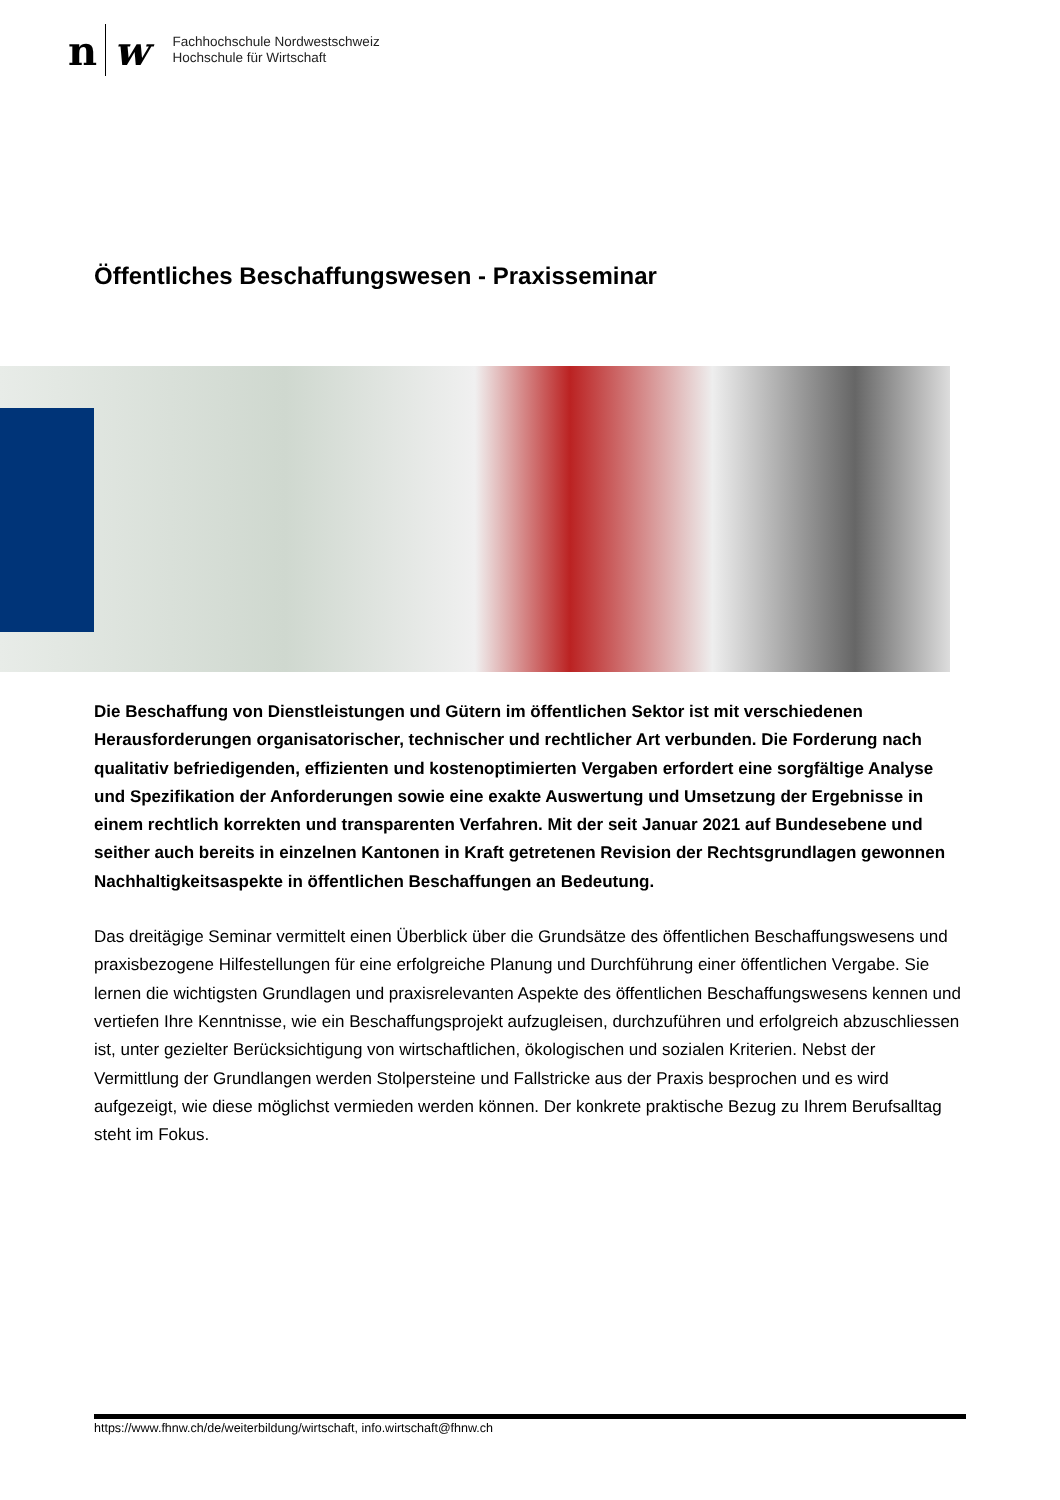n w
Fachhochschule Nordwestschweiz
Hochschule für Wirtschaft
Öffentliches Beschaffungswesen - Praxisseminar
Die Beschaffung von Dienstleistungen und Gütern im öffentlichen Sektor ist mit verschiedenen Herausforderungen organisatorischer, technischer und rechtlicher Art verbunden. Die Forderung nach qualitativ befriedigenden, effizienten und kostenoptimierten Vergaben erfordert eine sorgfältige Analyse und Spezifikation der Anforderungen sowie eine exakte Auswertung und Umsetzung der Ergebnisse in einem rechtlich korrekten und transparenten Verfahren. Mit der seit Januar 2021 auf Bundesebene und seither auch bereits in einzelnen Kantonen in Kraft getretenen Revision der Rechtsgrundlagen gewonnen Nachhaltigkeitsaspekte in öffentlichen Beschaffungen an Bedeutung.
Das dreitägige Seminar vermittelt einen Überblick über die Grundsätze des öffentlichen Beschaffungswesens und praxisbezogene Hilfestellungen für eine erfolgreiche Planung und Durchführung einer öffentlichen Vergabe. Sie lernen die wichtigsten Grundlagen und praxisrelevanten Aspekte des öffentlichen Beschaffungswesens kennen und vertiefen Ihre Kenntnisse, wie ein Beschaffungsprojekt aufzugleisen, durchzuführen und erfolgreich abzuschliessen ist, unter gezielter Berücksichtigung von wirtschaftlichen, ökologischen und sozialen Kriterien. Nebst der Vermittlung der Grundlangen werden Stolpersteine und Fallstricke aus der Praxis besprochen und es wird aufgezeigt, wie diese möglichst vermieden werden können. Der konkrete praktische Bezug zu Ihrem Berufsalltag steht im Fokus.
https://www.fhnw.ch/de/weiterbildung/wirtschaft, info.wirtschaft@fhnw.ch